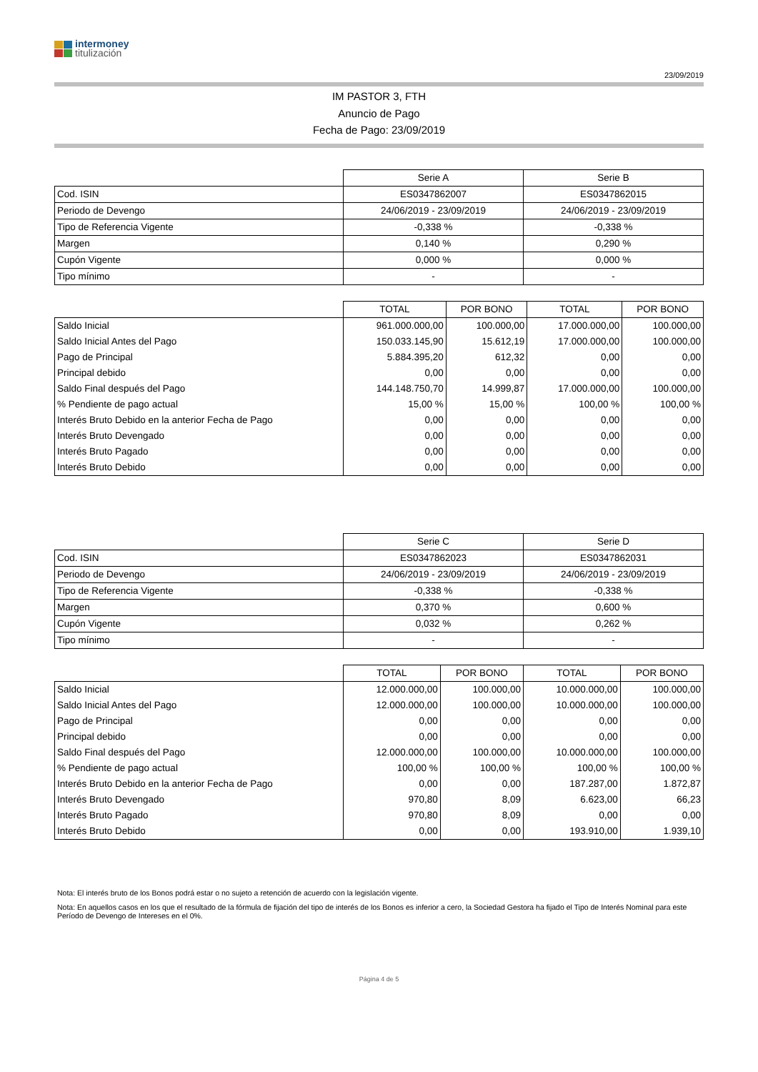intermoney
titulización
23/09/2019
IM PASTOR 3, FTH
Anuncio de Pago
Fecha de Pago: 23/09/2019
| | Serie A | Serie B |
| Cod. ISIN | ES0347862007 | ES0347862015 |
| Periodo de Devengo | 24/06/2019 - 23/09/2019 | 24/06/2019 - 23/09/2019 |
| Tipo de Referencia Vigente | -0,338 % | -0,338 % |
| Margen | 0,140 % | 0,290 % |
| Cupón Vigente | 0,000 % | 0,000 % |
| Tipo mínimo | - | - |
| | TOTAL | POR BONO | TOTAL | POR BONO |
| --- | --- | --- | --- | --- |
| Saldo Inicial | 961.000.000,00 | 100.000,00 | 17.000.000,00 | 100.000,00 |
| Saldo Inicial Antes del Pago | 150.033.145,90 | 15.612,19 | 17.000.000,00 | 100.000,00 |
| Pago de Principal | 5.884.395,20 | 612,32 | 0,00 | 0,00 |
| Principal debido | 0,00 | 0,00 | 0,00 | 0,00 |
| Saldo Final después del Pago | 144.148.750,70 | 14.999,87 | 17.000.000,00 | 100.000,00 |
| % Pendiente de pago actual | 15,00 % | 15,00 % | 100,00 % | 100,00 % |
| Interés Bruto Debido en la anterior Fecha de Pago | 0,00 | 0,00 | 0,00 | 0,00 |
| Interés Bruto Devengado | 0,00 | 0,00 | 0,00 | 0,00 |
| Interés Bruto Pagado | 0,00 | 0,00 | 0,00 | 0,00 |
| Interés Bruto Debido | 0,00 | 0,00 | 0,00 | 0,00 |
| | Serie C | Serie D |
| Cod. ISIN | ES0347862023 | ES0347862031 |
| Periodo de Devengo | 24/06/2019 - 23/09/2019 | 24/06/2019 - 23/09/2019 |
| Tipo de Referencia Vigente | -0,338 % | -0,338 % |
| Margen | 0,370 % | 0,600 % |
| Cupón Vigente | 0,032 % | 0,262 % |
| Tipo mínimo | - | - |
| | TOTAL | POR BONO | TOTAL | POR BONO |
| --- | --- | --- | --- | --- |
| Saldo Inicial | 12.000.000,00 | 100.000,00 | 10.000.000,00 | 100.000,00 |
| Saldo Inicial Antes del Pago | 12.000.000,00 | 100.000,00 | 10.000.000,00 | 100.000,00 |
| Pago de Principal | 0,00 | 0,00 | 0,00 | 0,00 |
| Principal debido | 0,00 | 0,00 | 0,00 | 0,00 |
| Saldo Final después del Pago | 12.000.000,00 | 100.000,00 | 10.000.000,00 | 100.000,00 |
| % Pendiente de pago actual | 100,00 % | 100,00 % | 100,00 % | 100,00 % |
| Interés Bruto Debido en la anterior Fecha de Pago | 0,00 | 0,00 | 187.287,00 | 1.872,87 |
| Interés Bruto Devengado | 970,80 | 8,09 | 6.623,00 | 66,23 |
| Interés Bruto Pagado | 970,80 | 8,09 | 0,00 | 0,00 |
| Interés Bruto Debido | 0,00 | 0,00 | 193.910,00 | 1.939,10 |
Nota: El interés bruto de los Bonos podrá estar o no sujeto a retención de acuerdo con la legislación vigente.
Nota: En aquellos casos en los que el resultado de la fórmula de fijación del tipo de interés de los Bonos es inferior a cero, la Sociedad Gestora ha fijado el Tipo de Interés Nominal para este Período de Devengo de Intereses en el 0%.
Página 4 de 5